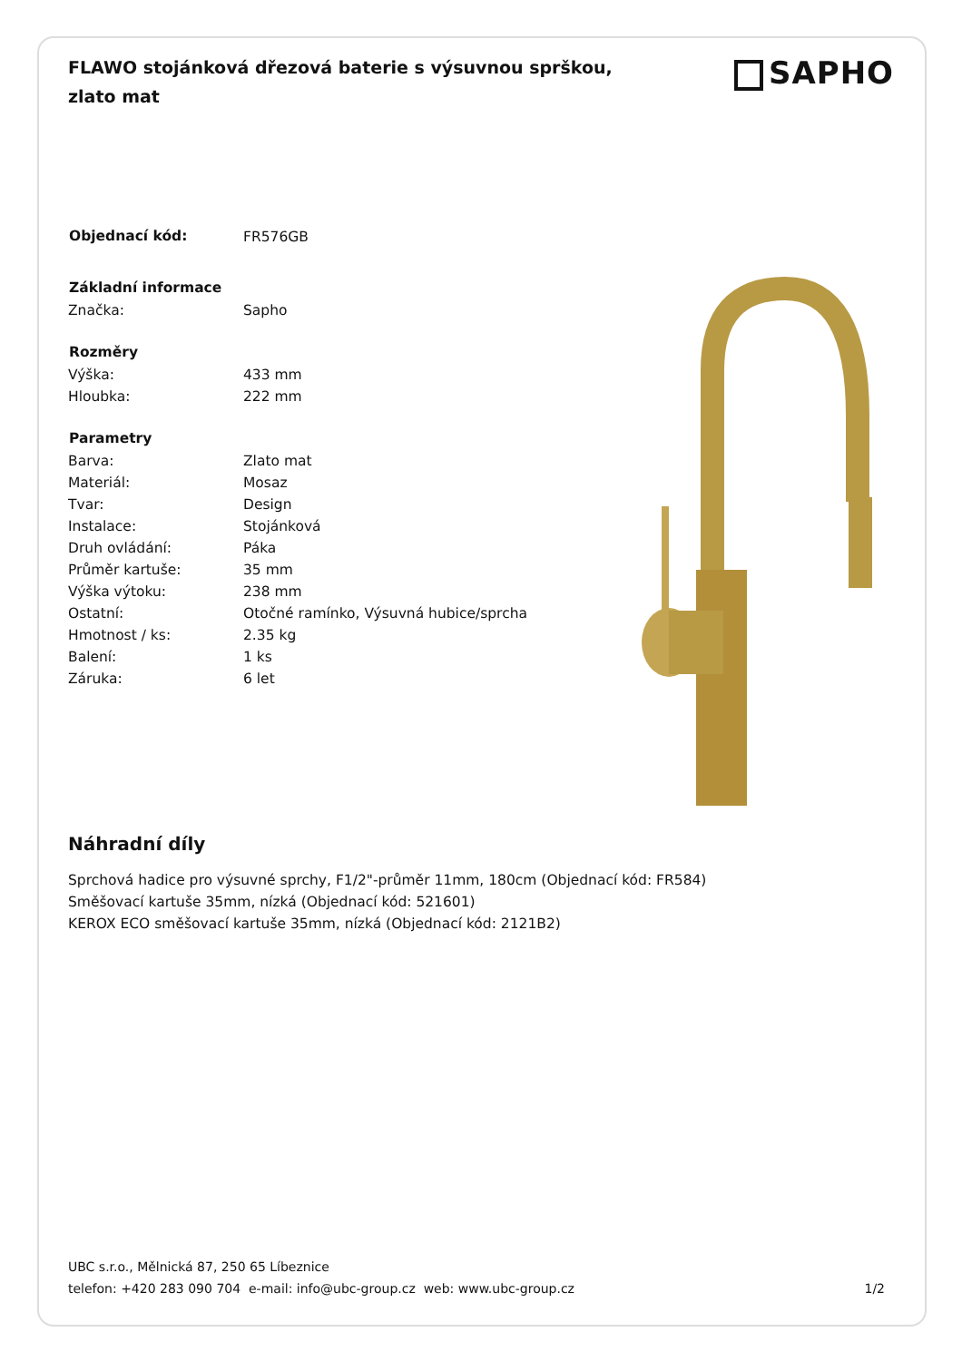FLAWO stojánková dřezová baterie s výsuvnou sprškou, zlato mat
SAPHO
| Objednací kód: | FR576GB |
| Základní informace | |
| Značka: | Sapho |
| Rozměry | |
| Výška: | 433 mm |
| Hloubka: | 222 mm |
| Parametry | |
| Barva: | Zlato mat |
| Materiál: | Mosaz |
| Tvar: | Design |
| Instalace: | Stojánková |
| Druh ovládání: | Páka |
| Průměr kartuše: | 35 mm |
| Výška výtoku: | 238 mm |
| Ostatní: | Otočné ramínko, Výsuvná hubice/sprcha |
| Hmotnost / ks: | 2.35 kg |
| Balení: | 1 ks |
| Záruka: | 6 let |
Náhradní díly
Sprchová hadice pro výsuvné sprchy, F1/2"-průměr 11mm, 180cm (Objednací kód: FR584)
Směšovací kartuše 35mm, nízká (Objednací kód: 521601)
KEROX ECO směšovací kartuše 35mm, nízká (Objednací kód: 2121B2)
UBC s.r.o., Mělnická 87, 250 65 Líbeznice
1/2 telefon: +420 283 090 704 e-mail: info@ubc-group.cz web: www.ubc-group.cz